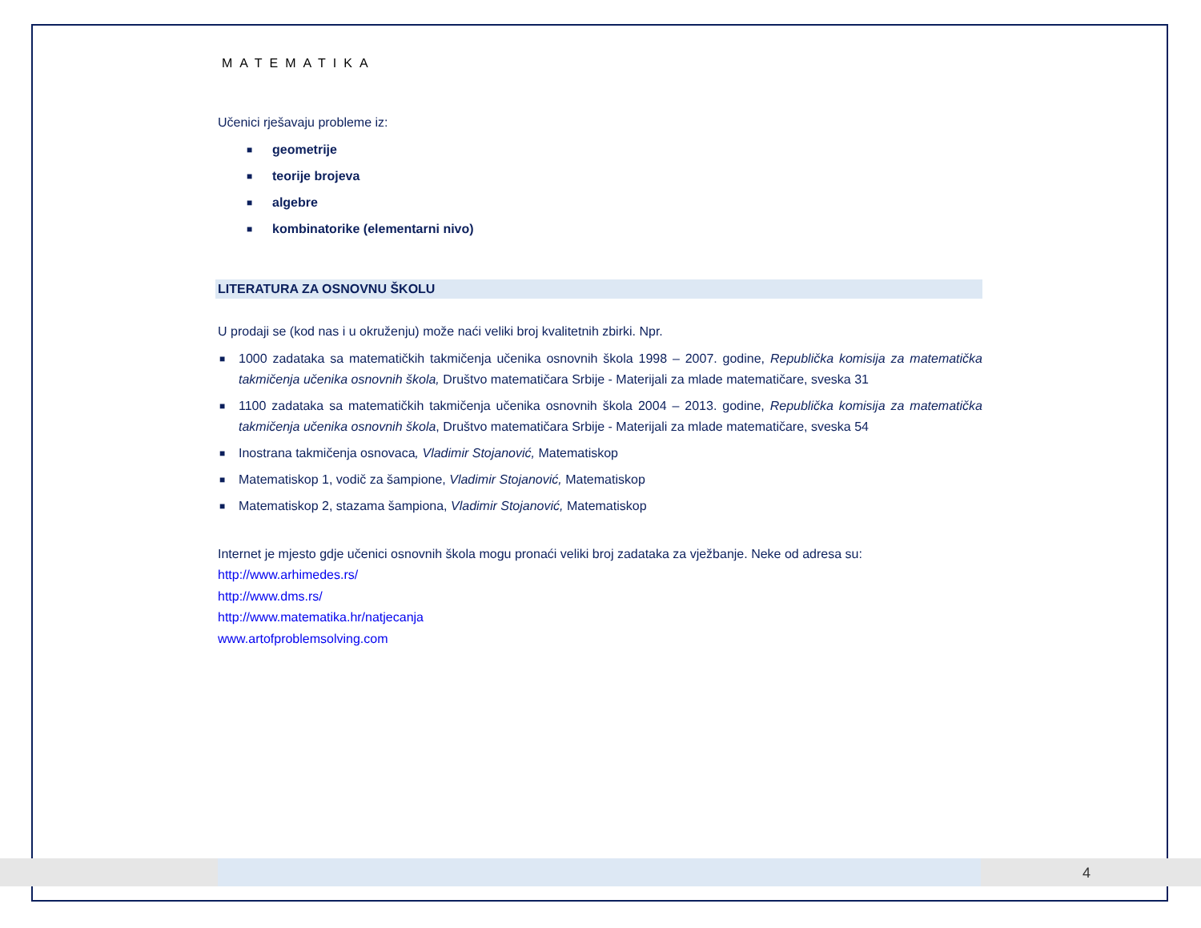MATEMATIKA
Učenici rješavaju probleme iz:
■ geometrije
■ teorije brojeva
■ algebre
■ kombinatorike (elementarni nivo)
LITERATURA ZA OSNOVNU ŠKOLU
U prodaji se (kod nas i u okruženju) može naći veliki broj kvalitetnih zbirki. Npr.
■ 1000 zadataka sa matematičkih takmičenja učenika osnovnih škola 1998 – 2007. godine, Republička komisija za matematička takmičenja učenika osnovnih škola, Društvo matematičara Srbije - Materijali za mlade matematičare, sveska 31
■ 1100 zadataka sa matematičkih takmičenja učenika osnovnih škola 2004 – 2013. godine, Republička komisija za matematička takmičenja učenika osnovnih škola, Društvo matematičara Srbije - Materijali za mlade matematičare, sveska 54
■ Inostrana takmičenja osnovaca, Vladimir Stojanović, Matematiskop
■ Matematiskop 1, vodič za šampione, Vladimir Stojanović, Matematiskop
■ Matematiskop 2, stazama šampiona, Vladimir Stojanović, Matematiskop
Internet je mjesto gdje učenici osnovnih škola mogu pronaći veliki broj zadataka za vježbanje. Neke od adresa su:
http://www.arhimedes.rs/
http://www.dms.rs/
http://www.matematika.hr/natjecanja
www.artofproblemsolving.com
4